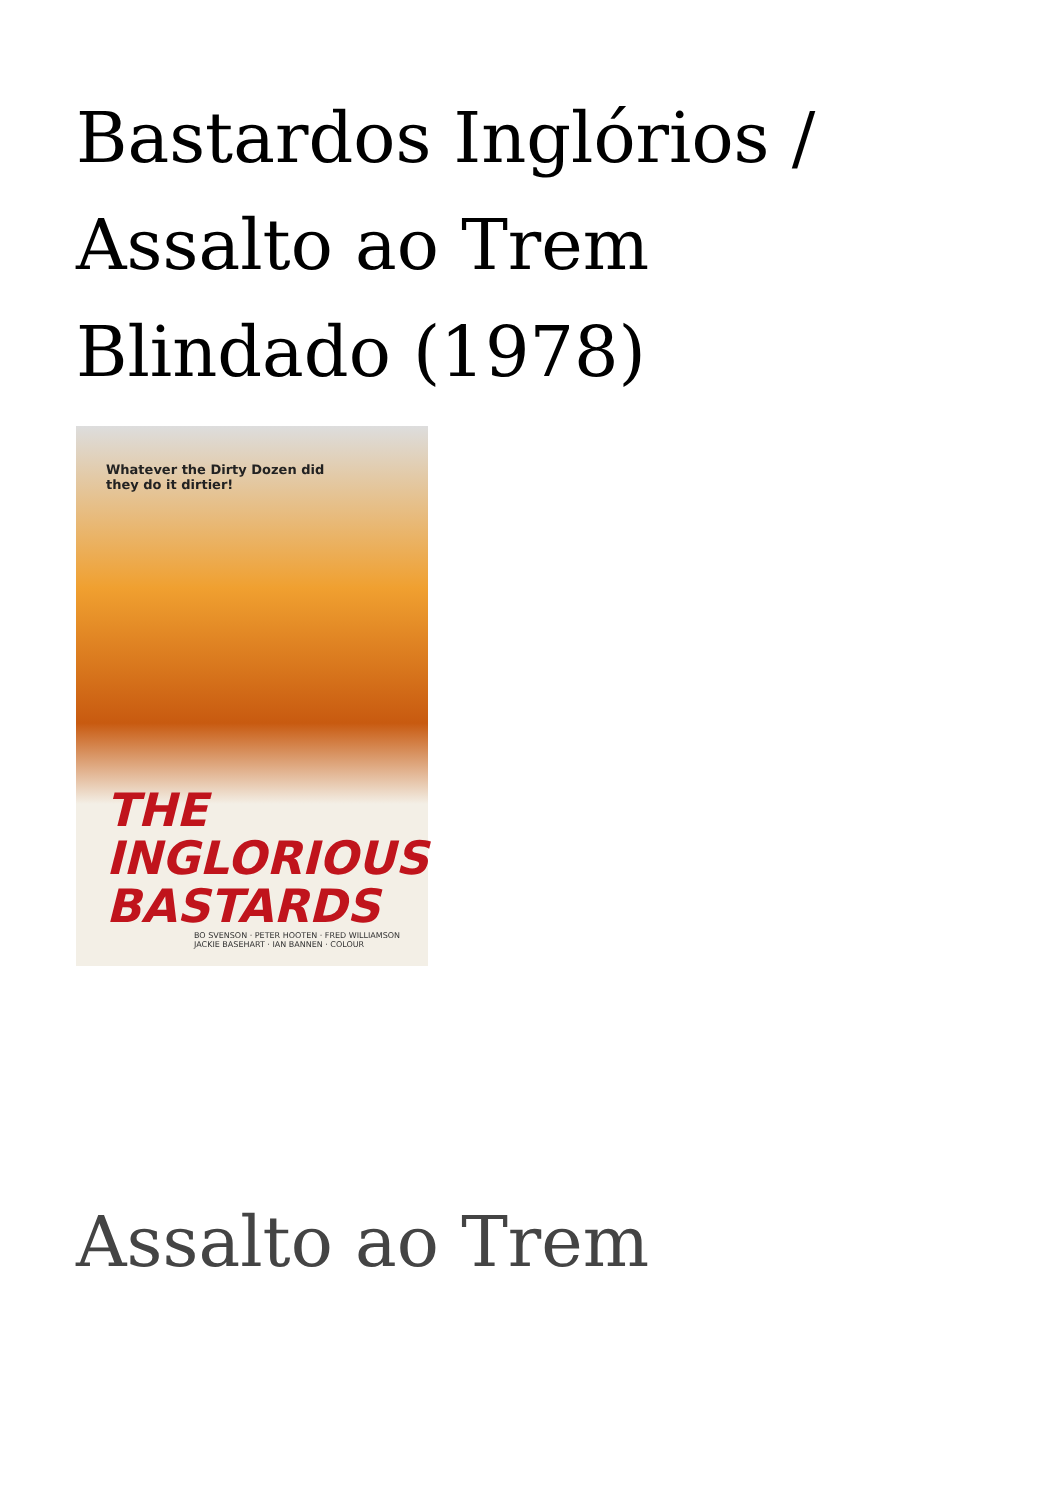Bastardos Inglórios / Assalto ao Trem Blindado (1978)
Whatever the Dirty Dozen did
they do it dirtier!
THE
INGLORIOUS
BASTARDS
BO SVENSON · PETER HOOTEN · FRED WILLIAMSON
JACKIE BASEHART · IAN BANNEN · COLOUR
Assalto ao Trem